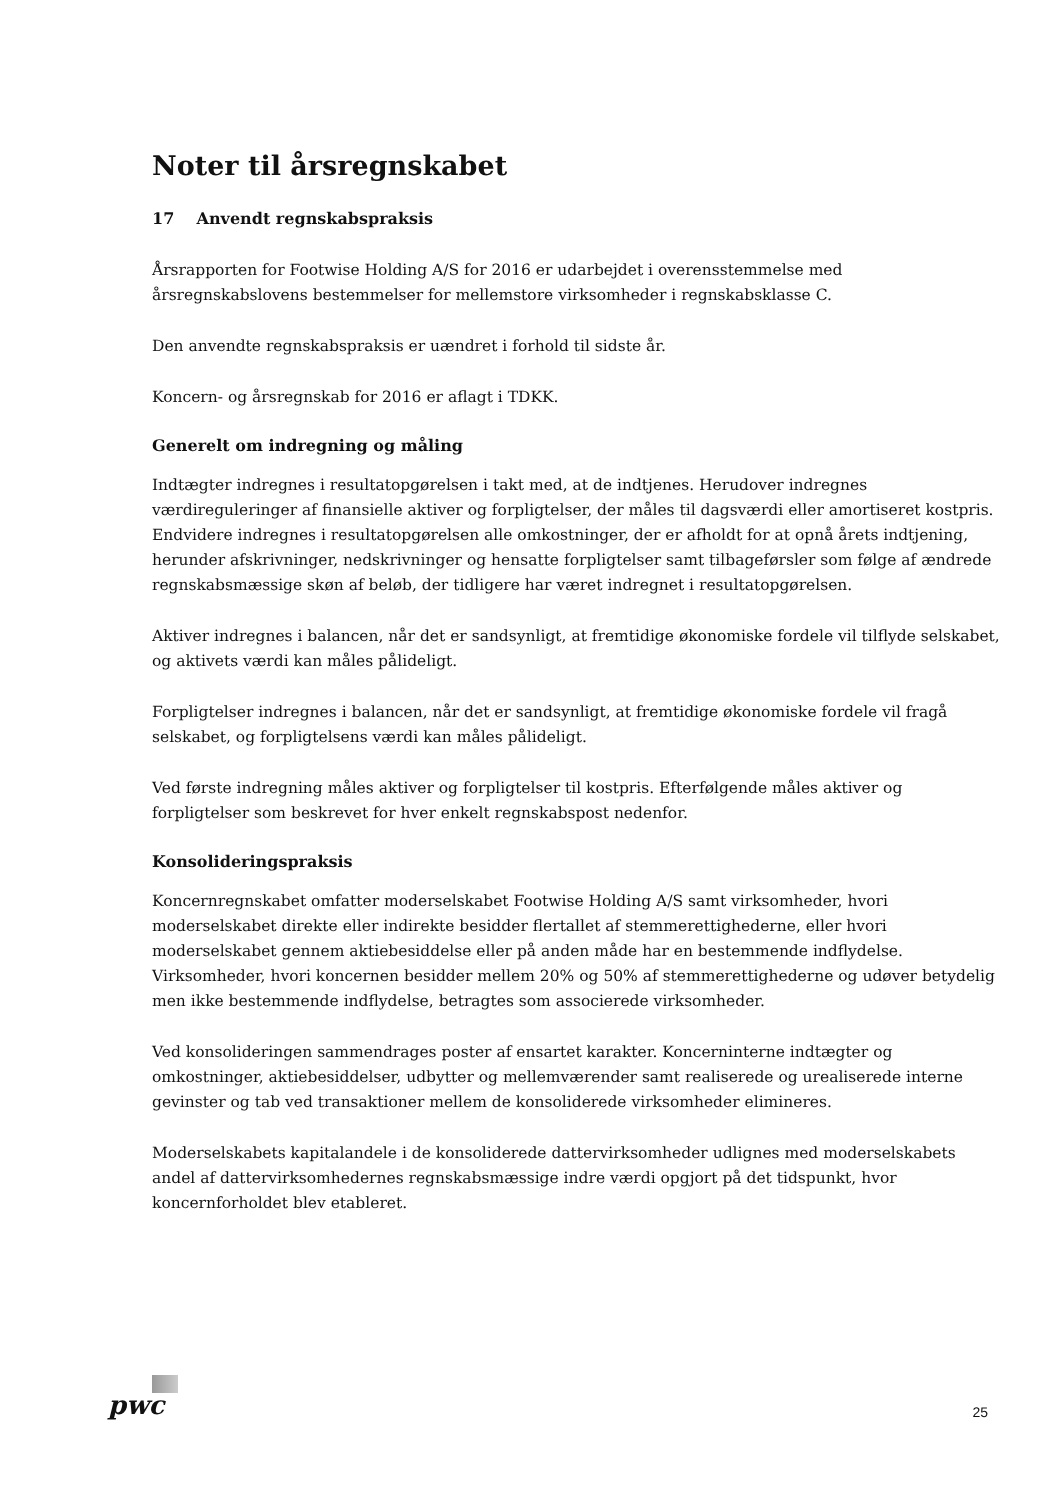Noter til årsregnskabet
17 Anvendt regnskabspraksis
Årsrapporten for Footwise Holding A/S for 2016 er udarbejdet i overensstemmelse med årsregnskabslovens bestemmelser for mellemstore virksomheder i regnskabsklasse C.
Den anvendte regnskabspraksis er uændret i forhold til sidste år.
Koncern- og årsregnskab for 2016 er aflagt i TDKK.
Generelt om indregning og måling
Indtægter indregnes i resultatopgørelsen i takt med, at de indtjenes. Herudover indregnes værdireguleringer af finansielle aktiver og forpligtelser, der måles til dagsværdi eller amortiseret kostpris. Endvidere indregnes i resultatopgørelsen alle omkostninger, der er afholdt for at opnå årets indtjening, herunder afskrivninger, nedskrivninger og hensatte forpligtelser samt tilbageførsler som følge af ændrede regnskabsmæssige skøn af beløb, der tidligere har været indregnet i resultatopgørelsen.
Aktiver indregnes i balancen, når det er sandsynligt, at fremtidige økonomiske fordele vil tilflyde selskabet, og aktivets værdi kan måles pålideligt.
Forpligtelser indregnes i balancen, når det er sandsynligt, at fremtidige økonomiske fordele vil fragå selskabet, og forpligtelsens værdi kan måles pålideligt.
Ved første indregning måles aktiver og forpligtelser til kostpris. Efterfølgende måles aktiver og forpligtelser som beskrevet for hver enkelt regnskabspost nedenfor.
Konsolideringspraksis
Koncernregnskabet omfatter moderselskabet Footwise Holding A/S samt virksomheder, hvori moderselskabet direkte eller indirekte besidder flertallet af stemmerettighederne, eller hvori moderselskabet gennem aktiebesiddelse eller på anden måde har en bestemmende indflydelse. Virksomheder, hvori koncernen besidder mellem 20% og 50% af stemmerettighederne og udøver betydelig men ikke bestemmende indflydelse, betragtes som associerede virksomheder.
Ved konsolideringen sammendrages poster af ensartet karakter. Koncerninterne indtægter og omkostninger, aktiebesiddelser, udbytter og mellemværender samt realiserede og urealiserede interne gevinster og tab ved transaktioner mellem de konsoliderede virksomheder elimineres.
Moderselskabets kapitalandele i de konsoliderede dattervirksomheder udlignes med moderselskabets andel af dattervirksomhedernes regnskabsmæssige indre værdi opgjort på det tidspunkt, hvor koncernforholdet blev etableret.
pwc 25